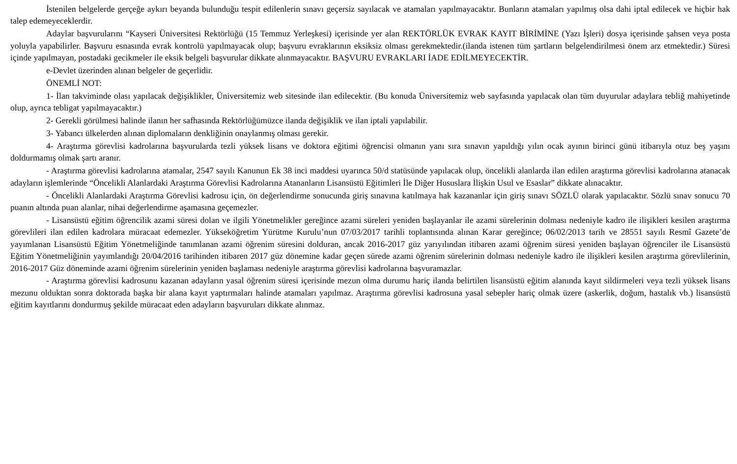İstenilen belgelerde gerçeğe aykırı beyanda bulunduğu tespit edilenlerin sınavı geçersiz sayılacak ve atamaları yapılmayacaktır. Bunların atamaları yapılmış olsa dahi iptal edilecek ve hiçbir hak talep edemeyeceklerdir.
Adaylar başvurularını “Kayseri Üniversitesi Rektörlüğü (15 Temmuz Yerleşkesi) içerisinde yer alan REKTÖRLÜK EVRAK KAYIT BİRİMİNE (Yazı İşleri) dosya içerisinde şahsen veya posta yoluyla yapabilirler. Başvuru esnasında evrak kontrolü yapılmayacak olup; başvuru evraklarının eksiksiz olması gerekmektedir.(ilanda istenen tüm şartların belgelendirilmesi önem arz etmektedir.) Süresi içinde yapılmayan, postadaki gecikmeler ile eksik belgeli başvurular dikkate alınmayacaktır. BAŞVURU EVRAKLARI İADE EDİLMEYECEKTİR.
e-Devlet üzerinden alınan belgeler de geçerlidir.
ÖNEMLİ NOT:
1- İlan takviminde olası yapılacak değişiklikler, Üniversitemiz web sitesinde ilan edilecektir. (Bu konuda Üniversitemiz web sayfasında yapılacak olan tüm duyurular adaylara tebliğ mahiyetinde olup, ayrıca tebligat yapılmayacaktır.)
2- Gerekli görülmesi halinde ilanın her safhasında Rektörlüğümüzce ilanda değişiklik ve ilan iptali yapılabilir.
3- Yabancı ülkelerden alınan diplomaların denkliğinin onaylanmış olması gerekir.
4- Araştırma görevlisi kadrolarına başvurularda tezli yüksek lisans ve doktora eğitimi öğrencisi olmanın yanı sıra sınavın yapıldığı yılın ocak ayının birinci günü itibarıyla otuz beş yaşını doldurmamış olmak şartı aranır.
- Araştırma görevlisi kadrolarına atamalar, 2547 sayılı Kanunun Ek 38 inci maddesi uyarınca 50/d statüsünde yapılacak olup, öncelikli alanlarda ilan edilen araştırma görevlisi kadrolarına atanacak adayların işlemlerinde “Öncelikli Alanlardaki Araştırma Görevlisi Kadrolarına Atananların Lisansüstü Eğitimleri İle Diğer Hususlara İlişkin Usul ve Esaslar” dikkate alınacaktır.
- Öncelikli Alanlardaki Araştırma Görevlisi kadrosu için, ön değerlendirme sonucunda giriş sınavına katılmaya hak kazananlar için giriş sınavı SÖZLÜ olarak yapılacaktır. Sözlü sınav sonucu 70 puanın altında puan alanlar, nihai değerlendirme aşamasına geçemezler.
- Lisansüstü eğitim öğrencilik azami süresi dolan ve ilgili Yönetmelikler gereğince azami süreleri yeniden başlayanlar ile azami sürelerinin dolması nedeniyle kadro ile ilişikleri kesilen araştırma görevlileri ilan edilen kadrolara müracaat edemezler. Yükseköğretim Yürütme Kurulu’nun 07/03/2017 tarihli toplantısında alınan Karar gereğince; 06/02/2013 tarih ve 28551 sayılı Resmî Gazete’de yayımlanan Lisansüstü Eğitim Yönetmeliğinde tanımlanan azami öğrenim süresini dolduran, ancak 2016-2017 güz yarıyılından itibaren azami öğrenim süresi yeniden başlayan öğrenciler ile Lisansüstü Eğitim Yönetmeliğinin yayımlandığı 20/04/2016 tarihinden itibaren 2017 güz dönemine kadar geçen sürede azami öğrenim sürelerinin dolması nedeniyle kadro ile ilişikleri kesilen araştırma görevlilerinin, 2016-2017 Güz döneminde azami öğrenim sürelerinin yeniden başlaması nedeniyle araştırma görevlisi kadrolarına başvuramazlar.
- Araştırma görevlisi kadrosunu kazanan adayların yasal öğrenim süresi içerisinde mezun olma durumu hariç ilanda belirtilen lisansüstü eğitim alanında kayıt sildirmeleri veya tezli yüksek lisans mezunu olduktan sonra doktorada başka bir alana kayıt yaptırmaları halinde atamaları yapılmaz. Araştırma görevlisi kadrosuna yasal sebepler hariç olmak üzere (askerlik, doğum, hastalık vb.) lisansüstü eğitim kayıtlarını dondurmuş şekilde müracaat eden adayların başvuruları dikkate alınmaz.